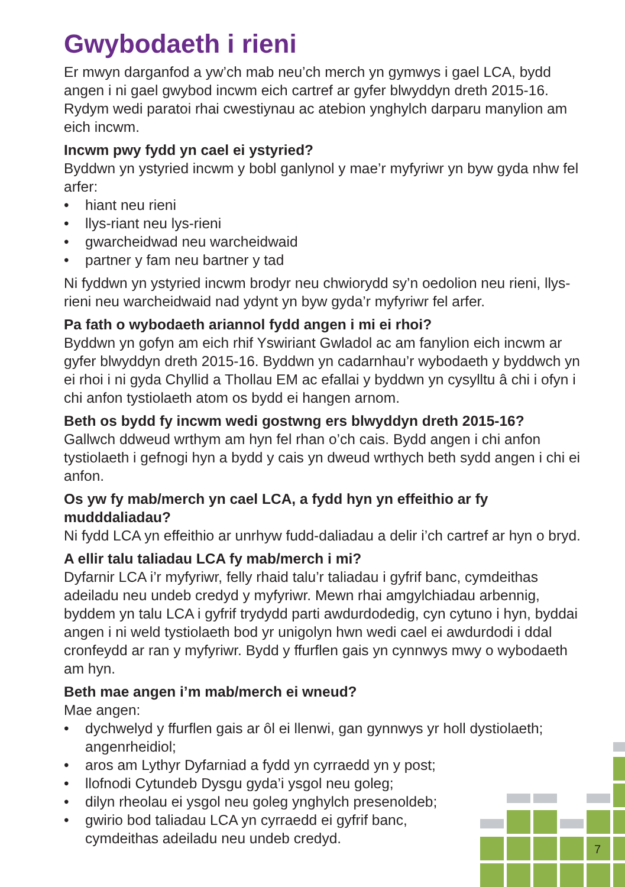Gwybodaeth i rieni
Er mwyn darganfod a yw’ch mab neu’ch merch yn gymwys i gael LCA, bydd angen i ni gael gwybod incwm eich cartref ar gyfer blwyddyn dreth 2015-16. Rydym wedi paratoi rhai cwestiynau ac atebion ynghylch darparu manylion am eich incwm.
Incwm pwy fydd yn cael ei ystyried?
Byddwn yn ystyried incwm y bobl ganlynol y mae’r myfyriwr yn byw gyda nhw fel arfer:
• hiant neu rieni
• llys-riant neu lys-rieni
• gwarcheidwad neu warcheidwaid
• partner y fam neu bartner y tad
Ni fyddwn yn ystyried incwm brodyr neu chwiorydd sy’n oedolion neu rieni, llys-rieni neu warcheidwaid nad ydynt yn byw gyda’r myfyriwr fel arfer.
Pa fath o wybodaeth ariannol fydd angen i mi ei rhoi?
Byddwn yn gofyn am eich rhif Yswiriant Gwladol ac am fanylion eich incwm ar gyfer blwyddyn dreth 2015-16. Byddwn yn cadarnhau’r wybodaeth y byddwch yn ei rhoi i ni gyda Chyllid a Thollau EM ac efallai y byddwn yn cysylltu â chi i ofyn i chi anfon tystiolaeth atom os bydd ei hangen arnom.
Beth os bydd fy incwm wedi gostwng ers blwyddyn dreth 2015-16?
Gallwch ddweud wrthym am hyn fel rhan o’ch cais. Bydd angen i chi anfon tystiolaeth i gefnogi hyn a bydd y cais yn dweud wrthych beth sydd angen i chi ei anfon.
Os yw fy mab/merch yn cael LCA, a fydd hyn yn effeithio ar fy mudddaliadau?
Ni fydd LCA yn effeithio ar unrhyw fudd-daliadau a delir i’ch cartref ar hyn o bryd.
A ellir talu taliadau LCA fy mab/merch i mi?
Dyfarnir LCA i’r myfyriwr, felly rhaid talu’r taliadau i gyfrif banc, cymdeithas adeiladu neu undeb credyd y myfyriwr. Mewn rhai amgylchiadau arbennig, byddem yn talu LCA i gyfrif trydydd parti awdurdodedig, cyn cytuno i hyn, byddai angen i ni weld tystiolaeth bod yr unigolyn hwn wedi cael ei awdurdodi i ddal cronfeydd ar ran y myfyriwr. Bydd y ffurflen gais yn cynnwys mwy o wybodaeth am hyn.
Beth mae angen i’m mab/merch ei wneud?
Mae angen:
• dychwelyd y ffurflen gais ar ôl ei llenwi, gan gynnwys yr holl dystiolaeth; angenrheidiol;
• aros am Lythyr Dyfarniad a fydd yn cyrraedd yn y post;
• llofnodi Cytundeb Dysgu gyda’i ysgol neu goleg;
• dilyn rheolau ei ysgol neu goleg ynghylch presenoldeb;
• gwirio bod taliadau LCA yn cyrraedd ei gyfrif banc,
cymdeithas adeiladu neu undeb credyd.
7